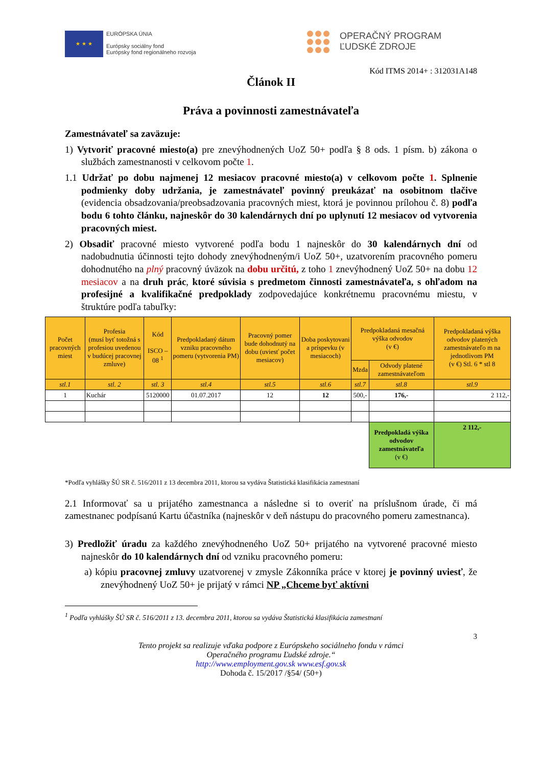★ ★ ★
EURÓPSKA ÚNIA
Európsky sociálny fond
Európsky fond regionálneho rozvoja
OPERAČNÝ PROGRAM
ĽUDSKÉ ZDROJE
Kód ITMS 2014+ : 312031A148
Článok II
Práva a povinnosti zamestnávateľa
Zamestnávateľ sa zaväzuje:
1) Vytvoriť pracovné miesto(a) pre znevýhodnených UoZ 50+ podľa § 8 ods. 1 písm. b) zákona o službách zamestnanosti v celkovom počte 1.
1.1 Udržať po dobu najmenej 12 mesiacov pracovné miesto(a) v celkovom počte 1. Splnenie podmienky doby udržania, je zamestnávateľ povinný preukázať na osobitnom tlačive (evidencia obsadzovania/preobsadzovania pracovných miest, ktorá je povinnou prílohou č. 8) podľa bodu 6 tohto článku, najneskôr do 30 kalendárnych dní po uplynutí 12 mesiacov od vytvorenia pracovných miest.
2) Obsadiť pracovné miesto vytvorené podľa bodu 1 najneskôr do 30 kalendárnych dní od nadobudnutia účinnosti tejto dohody znevýhodneným/i UoZ 50+, uzatvorením pracovného pomeru dohodnutého na plný pracovný úväzok na dobu určitú, z toho 1 znevýhodnený UoZ 50+ na dobu 12 mesiacov a na druh prác, ktoré súvisia s predmetom činnosti zamestnávateľa, s ohľadom na profesijné a kvalifikačné predpoklady zodpovedajúce konkrétnemu pracovnému miestu, v štruktúre podľa tabuľky:
| Počet pracovných miest | Profesia (musí byť totožná s profesiou uvedenou v budúcej pracovnej zmluve) | Kód ISCO – 08 <sup>1</sup> | Predpokladaný dátum vzniku pracovného pomeru (vytvorenia PM) | Pracovný pomer bude dohodnutý na dobu (uviesť počet mesiacov) | Doba poskytovani a príspevku (v mesiacoch) | Predpokladaná mesačná výška odvodov (v €) | | Predpokladaná výška odvodov platených zamestnávateľo m na jednotlivom PM (v €) Stl. 6 * stl 8 |
| --- | --- | --- | --- | --- | --- | --- | --- | --- |
| | | | | | | Mzda | Odvody platené zamestnávateľom | |
| stl.1 | stl. 2 | stl. 3 | stl.4 | stl.5 | stl.6 | stl.7 | stl.8 | stl.9 |
| 1 | Kuchár | 5120000 | 01.07.2017 | 12 | 12 | 500,- | 176,- | 2 112,- |
| | | | | | | | Predpokladá výška odvodov zamestnávateľa (v €) | 2 112,- |
*Podľa vyhlášky ŠÚ SR č. 516/2011 z 13 decembra 2011, ktorou sa vydáva Štatistická klasifikácia zamestnaní
2.1 Informovať sa u prijatého zamestnanca a následne si to overiť na príslušnom úrade, či má zamestnanec podpísanú Kartu účastníka (najneskôr v deň nástupu do pracovného pomeru zamestnanca).
3) Predložiť úradu za každého znevýhodneného UoZ 50+ prijatého na vytvorené pracovné miesto najneskôr do 10 kalendárnych dní od vzniku pracovného pomeru:
a) kópiu pracovnej zmluvy uzatvorenej v zmysle Zákonníka práce v ktorej je povinný uviesť, že znevýhodnený UoZ 50+ je prijatý v rámci NP „Chceme byť aktívni
<sup>1</sup> Podľa vyhlášky ŠÚ SR č. 516/2011 z 13. decembra 2011, ktorou sa vydáva Štatistická klasifikácia zamestnaní
3
Tento projekt sa realizuje vďaka podpore z Európskeho sociálneho fondu v rámci
Operačného programu Ľudské zdroje.“
http://www.employment.gov.sk www.esf.gov.sk
Dohoda č. 15/2017 /§54/ (50+)